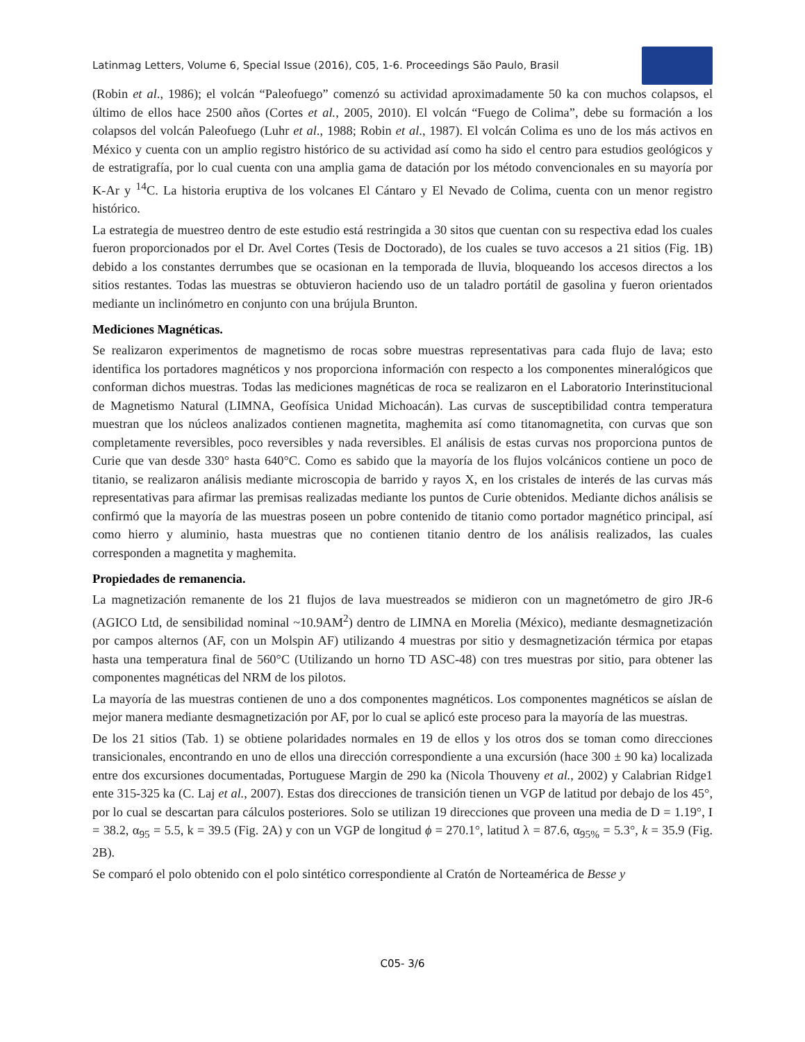Latinmag Letters, Volume 6, Special Issue (2016), C05, 1-6. Proceedings São Paulo, Brasil
(Robin et al., 1986); el volcán “Paleofuego” comenzó su actividad aproximadamente 50 ka con muchos colapsos, el último de ellos hace 2500 años (Cortes et al., 2005, 2010). El volcán “Fuego de Colima”, debe su formación a los colapsos del volcán Paleofuego (Luhr et al., 1988; Robin et al., 1987). El volcán Colima es uno de los más activos en México y cuenta con un amplio registro histórico de su actividad así como ha sido el centro para estudios geológicos y de estratigrafía, por lo cual cuenta con una amplia gama de datación por los método convencionales en su mayoría por K-Ar y <sup>14</sup>C. La historia eruptiva de los volcanes El Cántaro y El Nevado de Colima, cuenta con un menor registro histórico.
La estrategia de muestreo dentro de este estudio está restringida a 30 sitos que cuentan con su respectiva edad los cuales fueron proporcionados por el Dr. Avel Cortes (Tesis de Doctorado), de los cuales se tuvo accesos a 21 sitios (Fig. 1B) debido a los constantes derrumbes que se ocasionan en la temporada de lluvia, bloqueando los accesos directos a los sitios restantes. Todas las muestras se obtuvieron haciendo uso de un taladro portátil de gasolina y fueron orientados mediante un inclinómetro en conjunto con una brújula Brunton.
Mediciones Magnéticas.
Se realizaron experimentos de magnetismo de rocas sobre muestras representativas para cada flujo de lava; esto identifica los portadores magnéticos y nos proporciona información con respecto a los componentes mineralógicos que conforman dichos muestras. Todas las mediciones magnéticas de roca se realizaron en el Laboratorio Interinstitucional de Magnetismo Natural (LIMNA, Geofísica Unidad Michoacán). Las curvas de susceptibilidad contra temperatura muestran que los núcleos analizados contienen magnetita, maghemita así como titanomagnetita, con curvas que son completamente reversibles, poco reversibles y nada reversibles. El análisis de estas curvas nos proporciona puntos de Curie que van desde 330° hasta 640°C. Como es sabido que la mayoría de los flujos volcánicos contiene un poco de titanio, se realizaron análisis mediante microscopia de barrido y rayos X, en los cristales de interés de las curvas más representativas para afirmar las premisas realizadas mediante los puntos de Curie obtenidos. Mediante dichos análisis se confirmó que la mayoría de las muestras poseen un pobre contenido de titanio como portador magnético principal, así como hierro y aluminio, hasta muestras que no contienen titanio dentro de los análisis realizados, las cuales corresponden a magnetita y maghemita.
Propiedades de remanencia.
La magnetización remanente de los 21 flujos de lava muestreados se midieron con un magnetómetro de giro JR-6 (AGICO Ltd, de sensibilidad nominal ~10.9AM<sup>2</sup>) dentro de LIMNA en Morelia (México), mediante desmagnetización por campos alternos (AF, con un Molspin AF) utilizando 4 muestras por sitio y desmagnetización térmica por etapas hasta una temperatura final de 560°C (Utilizando un horno TD ASC-48) con tres muestras por sitio, para obtener las componentes magnéticas del NRM de los pilotos.
La mayoría de las muestras contienen de uno a dos componentes magnéticos. Los componentes magnéticos se aíslan de mejor manera mediante desmagnetización por AF, por lo cual se aplicó este proceso para la mayoría de las muestras.
De los 21 sitios (Tab. 1) se obtiene polaridades normales en 19 de ellos y los otros dos se toman como direcciones transicionales, encontrando en uno de ellos una dirección correspondiente a una excursión (hace 300 ± 90 ka) localizada entre dos excursiones documentadas, Portuguese Margin de 290 ka (Nicola Thouveny et al., 2002) y Calabrian Ridge1 ente 315-325 ka (C. Laj et al., 2007). Estas dos direcciones de transición tienen un VGP de latitud por debajo de los 45°, por lo cual se descartan para cálculos posteriores. Solo se utilizan 19 direcciones que proveen una media de D = 1.19°, I = 38.2, α<sub>95</sub> = 5.5, k = 39.5 (Fig. 2A) y con un VGP de longitud ϕ = 270.1°, latitud λ = 87.6, α<sub>95%</sub> = 5.3°, k = 35.9 (Fig. 2B).
Se comparó el polo obtenido con el polo sintético correspondiente al Cratón de Norteamérica de Besse y
C05- 3/6